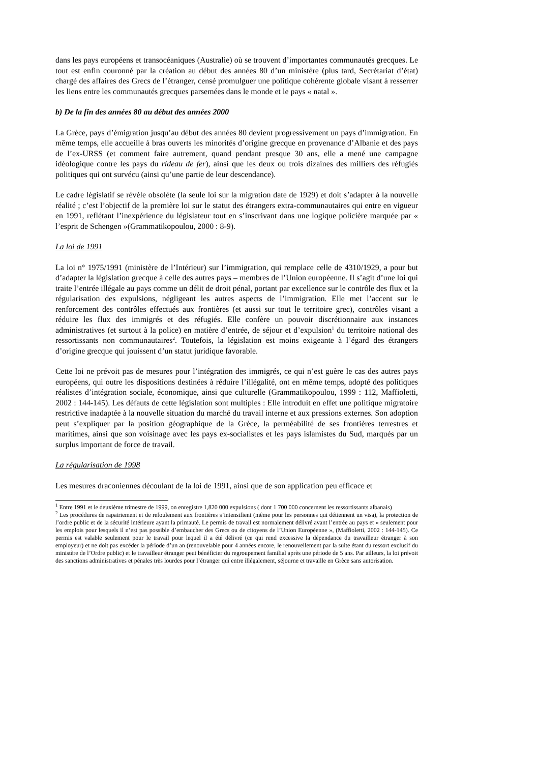dans les pays européens et transocéaniques (Australie) où se trouvent d’importantes communautés grecques. Le tout est enfin couronné par la création au début des années 80 d’un ministère (plus tard, Secrétariat d’état) chargé des affaires des Grecs de l’étranger, censé promulguer une politique cohérente globale visant à resserrer les liens entre les communautés grecques parsemées dans le monde et le pays « natal ».
b) De la fin des années 80 au début des années 2000
La Grèce, pays d’émigration jusqu’au début des années 80 devient progressivement un pays d’immigration. En même temps, elle accueille à bras ouverts les minorités d’origine grecque en provenance d’Albanie et des pays de l’ex-URSS (et comment faire autrement, quand pendant presque 30 ans, elle a mené une campagne idéologique contre les pays du rideau de fer), ainsi que les deux ou trois dizaines des milliers des réfugiés politiques qui ont survécu (ainsi qu’une partie de leur descendance).
Le cadre législatif se révèle obsolète (la seule loi sur la migration date de 1929) et doit s’adapter à la nouvelle réalité ; c’est l’objectif de la première loi sur le statut des étrangers extra-communautaires qui entre en vigueur en 1991, reflétant l’inexpérience du législateur tout en s’inscrivant dans une logique policière marquée par « l’esprit de Schengen »(Grammatikopoulou, 2000 : 8-9).
La loi de 1991
La loi n° 1975/1991 (ministère de l’Intérieur) sur l’immigration, qui remplace celle de 4310/1929, a pour but d’adapter la législation grecque à celle des autres pays – membres de l’Union européenne. Il s’agit d’une loi qui traite l’entrée illégale au pays comme un délit de droit pénal, portant par excellence sur le contrôle des flux et la régularisation des expulsions, négligeant les autres aspects de l’immigration. Elle met l’accent sur le renforcement des contrôles effectués aux frontières (et aussi sur tout le territoire grec), contrôles visant a réduire les flux des immigrés et des réfugiés. Elle confère un pouvoir discrétionnaire aux instances administratives (et surtout à la police) en matière d’entrée, de séjour et d’expulsion<sup>1</sup> du territoire national des ressortissants non communautaires<sup>2</sup>. Toutefois, la législation est moins exigeante à l’égard des étrangers d’origine grecque qui jouissent d’un statut juridique favorable.
Cette loi ne prévoit pas de mesures pour l’intégration des immigrés, ce qui n’est guère le cas des autres pays européens, qui outre les dispositions destinées à réduire l’illégalité, ont en même temps, adopté des politiques réalistes d’intégration sociale, économique, ainsi que culturelle (Grammatikopoulou, 1999 : 112, Maffioletti, 2002 : 144-145). Les défauts de cette législation sont multiples : Elle introduit en effet une politique migratoire restrictive inadaptée à la nouvelle situation du marché du travail interne et aux pressions externes. Son adoption peut s’expliquer par la position géographique de la Grèce, la perméabilité de ses frontières terrestres et maritimes, ainsi que son voisinage avec les pays ex-socialistes et les pays islamistes du Sud, marqués par un surplus important de force de travail.
La régularisation de 1998
Les mesures draconiennes découlant de la loi de 1991, ainsi que de son application peu efficace et
<sup>1</sup> Entre 1991 et le deuxième trimestre de 1999, on enregistre 1,820 000 expulsions ( dont 1 700 000 concernent les ressortissants albanais)
<sup>2</sup> Les procédures de rapatriement et de refoulement aux frontières s’intensifient (même pour les personnes qui détiennent un visa), la protection de l’ordre public et de la sécurité intérieure ayant la primauté. Le permis de travail est normalement délivré avant l’entrée au pays et « seulement pour les emplois pour lesquels il n’est pas possible d’embaucher des Grecs ou de citoyens de l’Union Européenne », (Maffioletti, 2002 : 144-145). Ce permis est valable seulement pour le travail pour lequel il a été délivré (ce qui rend excessive la dépendance du travailleur étranger à son employeur) et ne doit pas excéder la période d’un an (renouvelable pour 4 années encore, le renouvellement par la suite étant du ressort exclusif du ministère de l’Ordre public) et le travailleur étranger peut bénéficier du regroupement familial après une période de 5 ans. Par ailleurs, la loi prévoit des sanctions administratives et pénales très lourdes pour l’étranger qui entre illégalement, séjourne et travaille en Grèce sans autorisation.